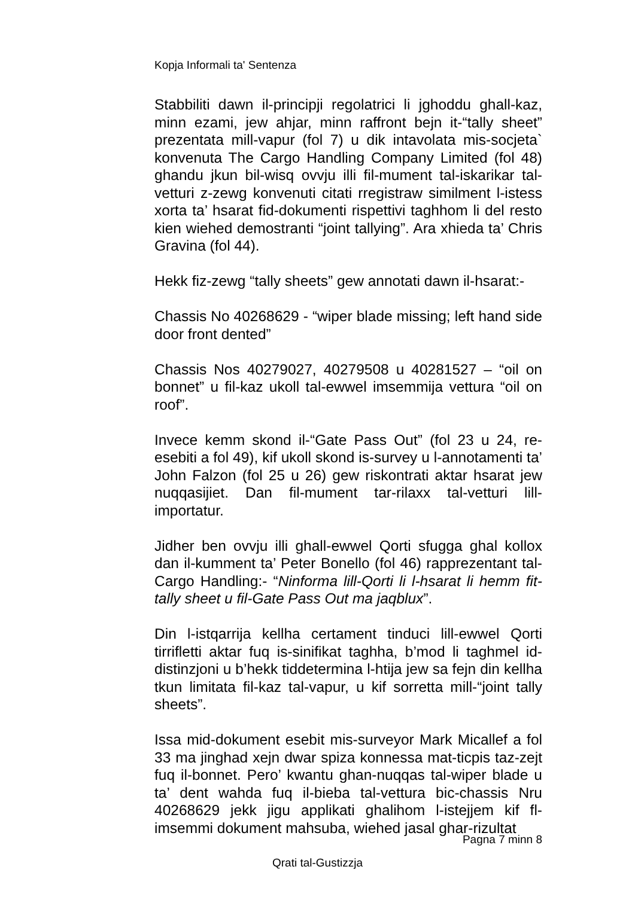Kopja Informali ta' Sentenza
Stabbiliti dawn il-principji regolatrici li jghoddu ghall-kaz, minn ezami, jew ahjar, minn raffront bejn it-“tally sheet” prezentata mill-vapur (fol 7) u dik intavolata mis-socjeta` konvenuta The Cargo Handling Company Limited (fol 48) ghandu jkun bil-wisq ovvju illi fil-mument tal-iskarikar tal-vetturi z-zewg konvenuti citati rregistraw similment l-istess xorta ta’ hsarat fid-dokumenti rispettivi taghhom li del resto kien wiehed demostranti “joint tallying”. Ara xhieda ta’ Chris Gravina (fol 44).
Hekk fiz-zewg “tally sheets” gew annotati dawn il-hsarat:-
Chassis No 40268629 - “wiper blade missing; left hand side door front dented”
Chassis Nos 40279027, 40279508 u 40281527 – “oil on bonnet” u fil-kaz ukoll tal-ewwel imsemmija vettura “oil on roof”.
Invece kemm skond il-“Gate Pass Out” (fol 23 u 24, re-esebiti a fol 49), kif ukoll skond is-survey u l-annotamenti ta’ John Falzon (fol 25 u 26) gew riskontrati aktar hsarat jew nuqqasijiet. Dan fil-mument tar-rilaxx tal-vetturi lill-importatur.
Jidher ben ovvju illi ghall-ewwel Qorti sfugga ghal kollox dan il-kumment ta’ Peter Bonello (fol 46) rapprezentant tal-Cargo Handling:- “Ninforma lill-Qorti li l-hsarat li hemm fit-tally sheet u fil-Gate Pass Out ma jaqblux”.
Din l-istqarrija kellha certament tinduci lill-ewwel Qorti tirrifletti aktar fuq is-sinifikat taghha, b’mod li taghmel id-distinzjoni u b’hekk tiddetermina l-htija jew sa fejn din kellha tkun limitata fil-kaz tal-vapur, u kif sorretta mill-“joint tally sheets”.
Issa mid-dokument esebit mis-surveyor Mark Micallef a fol 33 ma jinghad xejn dwar spiza konnessa mat-ticpis taz-zejt fuq il-bonnet. Pero’ kwantu ghan-nuqqas tal-wiper blade u ta’ dent wahda fuq il-bieba tal-vettura bic-chassis Nru 40268629 jekk jigu applikati ghalihom l-istejjem kif fl-imsemmi dokument mahsuba, wiehed jasal ghar-rizultat
Pagna 7 minn 8
Qrati tal-Gustizzja